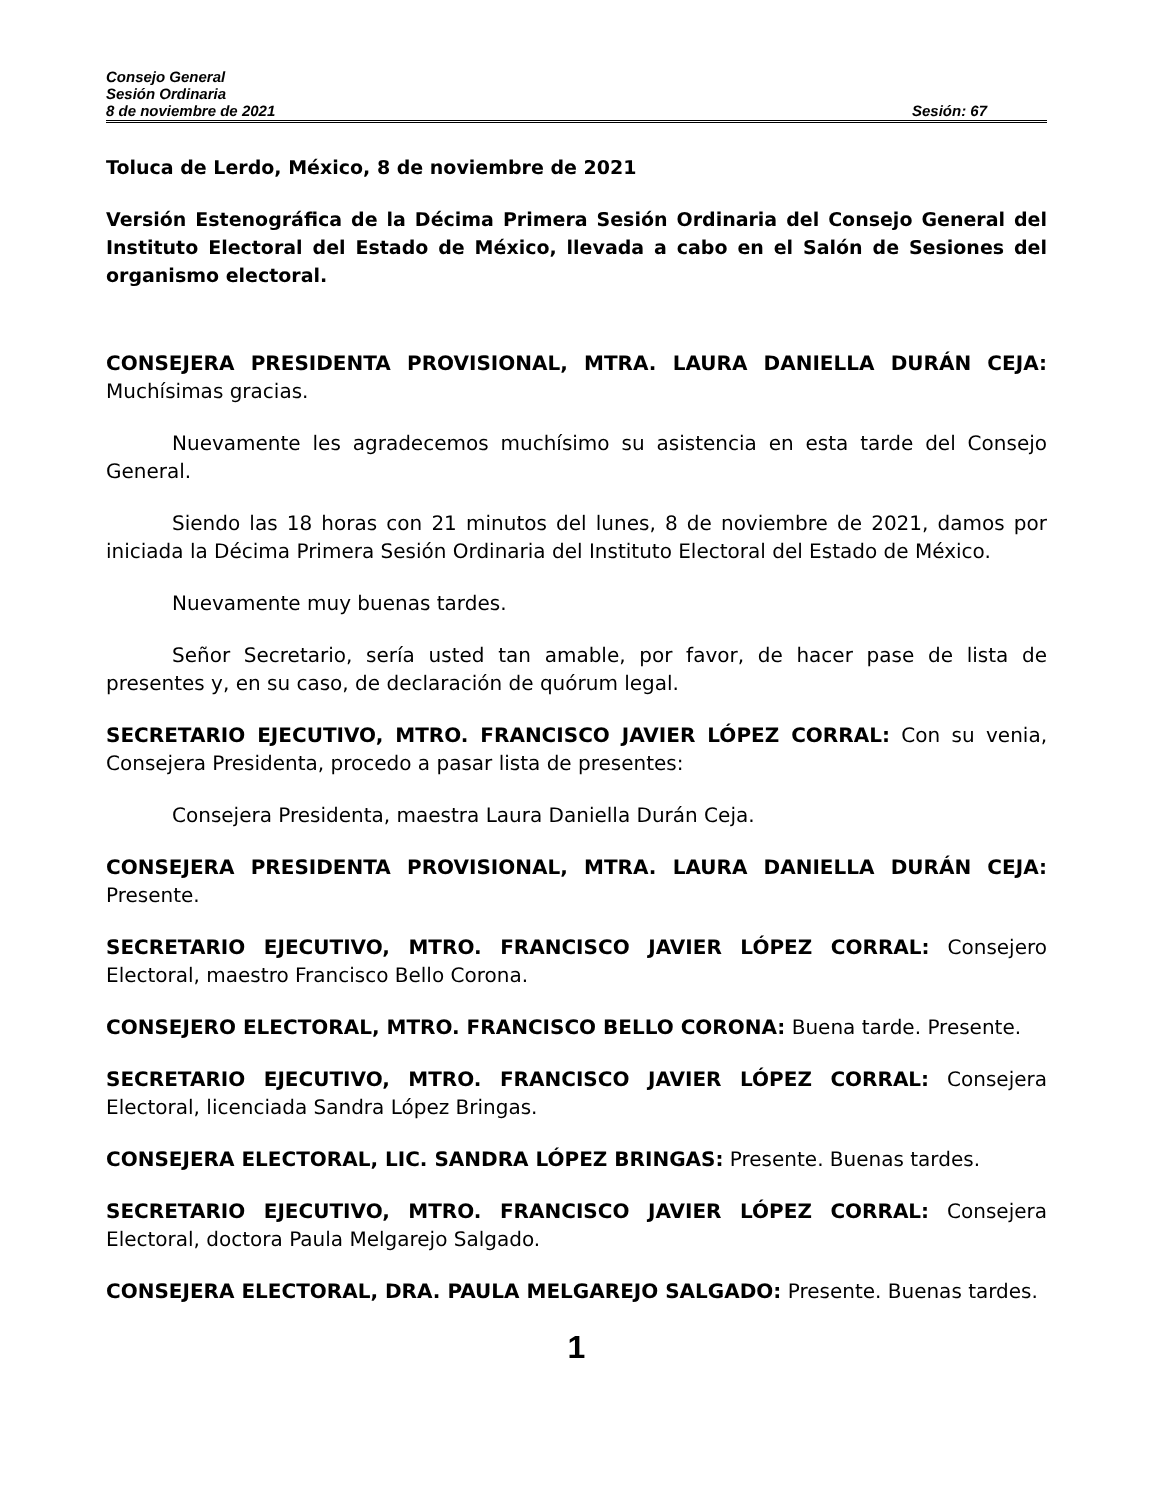Consejo General
Sesión Ordinaria
8 de noviembre de 2021 Sesión: 67
Toluca de Lerdo, México, 8 de noviembre de 2021
Versión Estenográfica de la Décima Primera Sesión Ordinaria del Consejo General del Instituto Electoral del Estado de México, llevada a cabo en el Salón de Sesiones del organismo electoral.
CONSEJERA PRESIDENTA PROVISIONAL, MTRA. LAURA DANIELLA DURÁN CEJA: Muchísimas gracias.
Nuevamente les agradecemos muchísimo su asistencia en esta tarde del Consejo General.
Siendo las 18 horas con 21 minutos del lunes, 8 de noviembre de 2021, damos por iniciada la Décima Primera Sesión Ordinaria del Instituto Electoral del Estado de México.
Nuevamente muy buenas tardes.
Señor Secretario, sería usted tan amable, por favor, de hacer pase de lista de presentes y, en su caso, de declaración de quórum legal.
SECRETARIO EJECUTIVO, MTRO. FRANCISCO JAVIER LÓPEZ CORRAL: Con su venia, Consejera Presidenta, procedo a pasar lista de presentes:
Consejera Presidenta, maestra Laura Daniella Durán Ceja.
CONSEJERA PRESIDENTA PROVISIONAL, MTRA. LAURA DANIELLA DURÁN CEJA: Presente.
SECRETARIO EJECUTIVO, MTRO. FRANCISCO JAVIER LÓPEZ CORRAL: Consejero Electoral, maestro Francisco Bello Corona.
CONSEJERO ELECTORAL, MTRO. FRANCISCO BELLO CORONA: Buena tarde. Presente.
SECRETARIO EJECUTIVO, MTRO. FRANCISCO JAVIER LÓPEZ CORRAL: Consejera Electoral, licenciada Sandra López Bringas.
CONSEJERA ELECTORAL, LIC. SANDRA LÓPEZ BRINGAS: Presente. Buenas tardes.
SECRETARIO EJECUTIVO, MTRO. FRANCISCO JAVIER LÓPEZ CORRAL: Consejera Electoral, doctora Paula Melgarejo Salgado.
CONSEJERA ELECTORAL, DRA. PAULA MELGAREJO SALGADO: Presente. Buenas tardes.
1